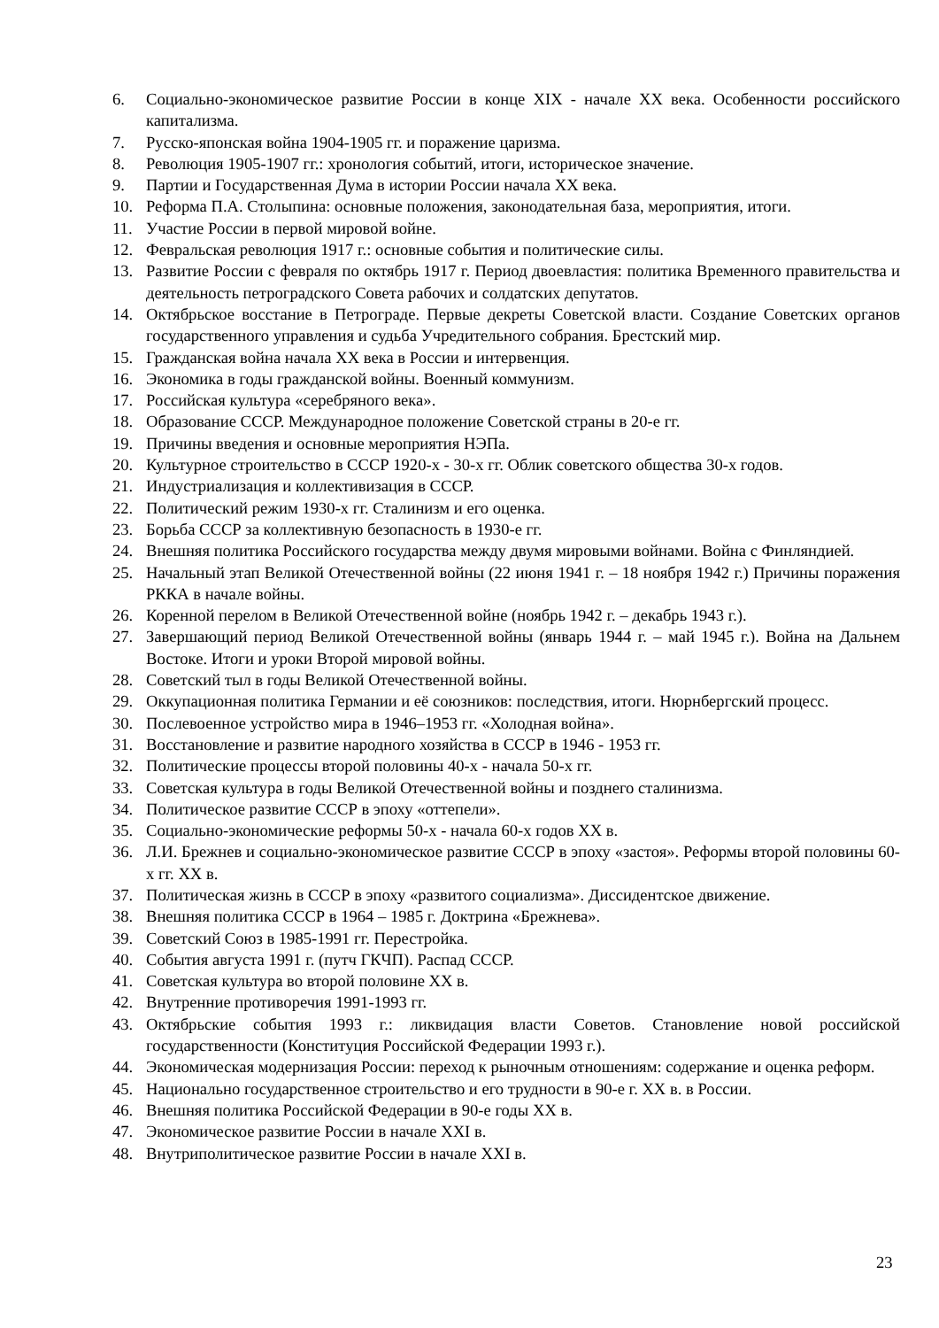6. Социально-экономическое развитие России в конце XIX - начале XX века. Особенности российского капитализма.
7. Русско-японская война 1904-1905 гг. и поражение царизма.
8. Революция 1905-1907 гг.: хронология событий, итоги, историческое значение.
9. Партии и Государственная Дума в истории России начала XX века.
10. Реформа П.А. Столыпина: основные положения, законодательная база, мероприятия, итоги.
11. Участие России в первой мировой войне.
12. Февральская революция 1917 г.: основные события и политические силы.
13. Развитие России с февраля по октябрь 1917 г. Период двоевластия: политика Временного правительства и деятельность петроградского Совета рабочих и солдатских депутатов.
14. Октябрьское восстание в Петрограде. Первые декреты Советской власти. Создание Советских органов государственного управления и судьба Учредительного собрания. Брестский мир.
15. Гражданская война начала XX века в России и интервенция.
16. Экономика в годы гражданской войны. Военный коммунизм.
17. Российская культура «серебряного века».
18. Образование СССР. Международное положение Советской страны в 20-е гг.
19. Причины введения и основные мероприятия НЭПа.
20. Культурное строительство в СССР 1920-х - 30-х гг. Облик советского общества 30-х годов.
21. Индустриализация и коллективизация в СССР.
22. Политический режим 1930-х гг. Сталинизм и его оценка.
23. Борьба СССР за коллективную безопасность в 1930-е гг.
24. Внешняя политика Российского государства между двумя мировыми войнами. Война с Финляндией.
25. Начальный этап Великой Отечественной войны (22 июня 1941 г. – 18 ноября 1942 г.) Причины поражения РККА в начале войны.
26. Коренной перелом в Великой Отечественной войне (ноябрь 1942 г. – декабрь 1943 г.).
27. Завершающий период Великой Отечественной войны (январь 1944 г. – май 1945 г.). Война на Дальнем Востоке. Итоги и уроки Второй мировой войны.
28. Советский тыл в годы Великой Отечественной войны.
29. Оккупационная политика Германии и её союзников: последствия, итоги. Нюрнбергский процесс.
30. Послевоенное устройство мира в 1946–1953 гг. «Холодная война».
31. Восстановление и развитие народного хозяйства в СССР в 1946 - 1953 гг.
32. Политические процессы второй половины 40-х - начала 50-х гг.
33. Советская культура в годы Великой Отечественной войны и позднего сталинизма.
34. Политическое развитие СССР в эпоху «оттепели».
35. Социально-экономические реформы 50-х - начала 60-х годов XX в.
36. Л.И. Брежнев и социально-экономическое развитие СССР в эпоху «застоя». Реформы второй половины 60-х гг. XX в.
37. Политическая жизнь в СССР в эпоху «развитого социализма». Диссидентское движение.
38. Внешняя политика СССР в 1964 – 1985 г. Доктрина «Брежнева».
39. Советский Союз в 1985-1991 гг. Перестройка.
40. События августа 1991 г. (путч ГКЧП). Распад СССР.
41. Советская культура во второй половине XX в.
42. Внутренние противоречия 1991-1993 гг.
43. Октябрьские события 1993 г.: ликвидация власти Советов. Становление новой российской государственности (Конституция Российской Федерации 1993 г.).
44. Экономическая модернизация России: переход к рыночным отношениям: содержание и оценка реформ.
45. Национально государственное строительство и его трудности в 90-е г. XX в. в России.
46. Внешняя политика Российской Федерации в 90-е годы XX в.
47. Экономическое развитие России в начале XXI в.
48. Внутриполитическое развитие России в начале XXI в.
23